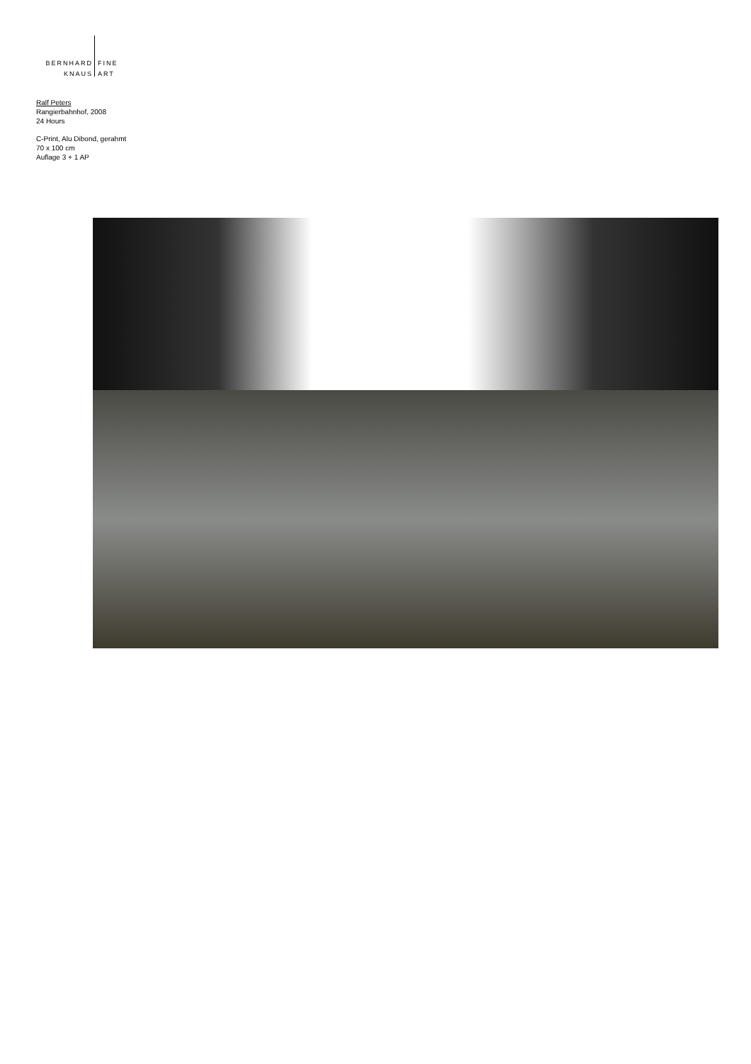BERNHARD
KNAUS
FINE
ART
Ralf Peters
Rangierbahnhof, 2008
24 Hours
C-Print, Alu Dibond, gerahmt
70 x 100 cm
Auflage 3 + 1 AP